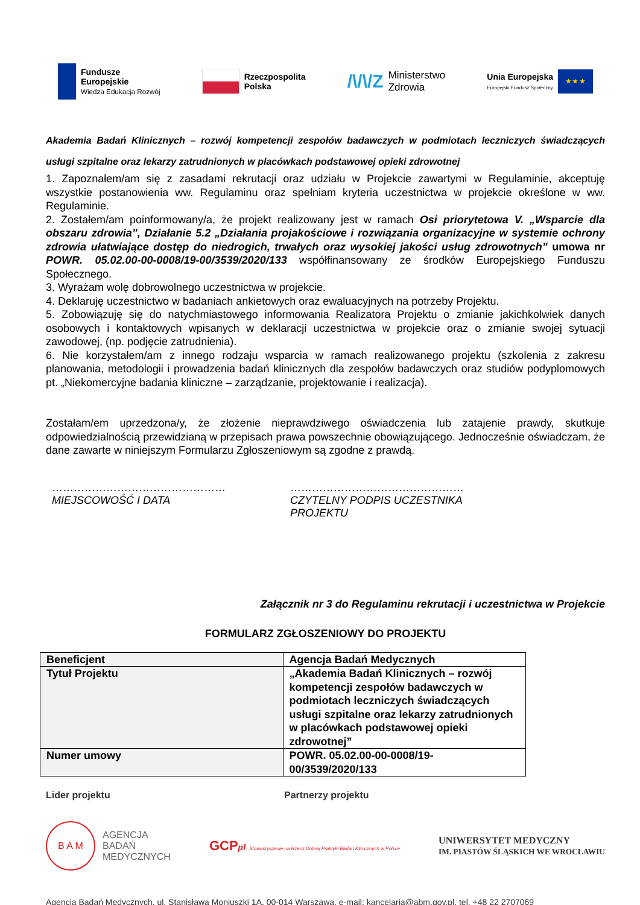Fundusze
Europejskie
Wiedza Edukacja Rozwój
Rzeczpospolita
Polska
/\/\/Z Ministerstwo
Zdrowia
Unia Europejska
Europejski Fundusz Społeczny ★ ★ ★
Akademia Badań Klinicznych – rozwój kompetencji zespołów badawczych w podmiotach leczniczych świadczących usługi szpitalne oraz lekarzy zatrudnionych w placówkach podstawowej opieki zdrowotnej
1. Zapoznałem/am się z zasadami rekrutacji oraz udziału w Projekcie zawartymi w Regulaminie, akceptuję wszystkie postanowienia ww. Regulaminu oraz spełniam kryteria uczestnictwa w projekcie określone w ww. Regulaminie.
2. Zostałem/am poinformowany/a, że projekt realizowany jest w ramach Osi priorytetowa V. „Wsparcie dla obszaru zdrowia”, Działanie 5.2 „Działania projakościowe i rozwiązania organizacyjne w systemie ochrony zdrowia ułatwiające dostęp do niedrogich, trwałych oraz wysokiej jakości usług zdrowotnych” umowa nr POWR. 05.02.00-00-0008/19-00/3539/2020/133 współfinansowany ze środków Europejskiego Funduszu Społecznego.
3. Wyrażam wolę dobrowolnego uczestnictwa w projekcie.
4. Deklaruję uczestnictwo w badaniach ankietowych oraz ewaluacyjnych na potrzeby Projektu.
5. Zobowiązuję się do natychmiastowego informowania Realizatora Projektu o zmianie jakichkolwiek danych osobowych i kontaktowych wpisanych w deklaracji uczestnictwa w projekcie oraz o zmianie swojej sytuacji zawodowej, (np. podjęcie zatrudnienia).
6. Nie korzystałem/am z innego rodzaju wsparcia w ramach realizowanego projektu (szkolenia z zakresu planowania, metodologii i prowadzenia badań klinicznych dla zespołów badawczych oraz studiów podyplomowych pt. „Niekomercyjne badania kliniczne – zarządzanie, projektowanie i realizacja).
Zostałam/em uprzedzona/y, że złożenie nieprawdziwego oświadczenia lub zatajenie prawdy, skutkuje odpowiedzialnością przewidzianą w przepisach prawa powszechnie obowiązującego. Jednocześnie oświadczam, że dane zawarte w niniejszym Formularzu Zgłoszeniowym są zgodne z prawdą.
…………………………………………
MIEJSCOWOŚĆ I DATA
…………………………………………
CZYTELNY PODPIS UCZESTNIKA PROJEKTU
Załącznik nr 3 do Regulaminu rekrutacji i uczestnictwa w Projekcie
FORMULARZ ZGŁOSZENIOWY DO PROJEKTU
| Beneficjent | Agencja Badań Medycznych |
| Tytuł Projektu | „Akademia Badań Klinicznych – rozwój kompetencji zespołów badawczych w podmiotach leczniczych świadczących usługi szpitalne oraz lekarzy zatrudnionych w placówkach podstawowej opieki zdrowotnej” |
| Numer umowy | POWR. 05.02.00-00-0008/19-00/3539/2020/133 |
Lider projektu Partnerzy projektu
B A M AGENCJA
BADAŃ
MEDYCZNYCH
GCPpl Stowarzyszenie na Rzecz Dobrej Praktyki Badań Klinicznych w Polsce
UNIWERSYTET MEDYCZNY
IM. PIASTÓW ŚLĄSKICH WE WROCŁAWIU
Agencja Badań Medycznych, ul. Stanisława Moniuszki 1A, 00-014 Warszawa, e-mail: kancelaria@abm.gov.pl, tel. +48 22 2707069